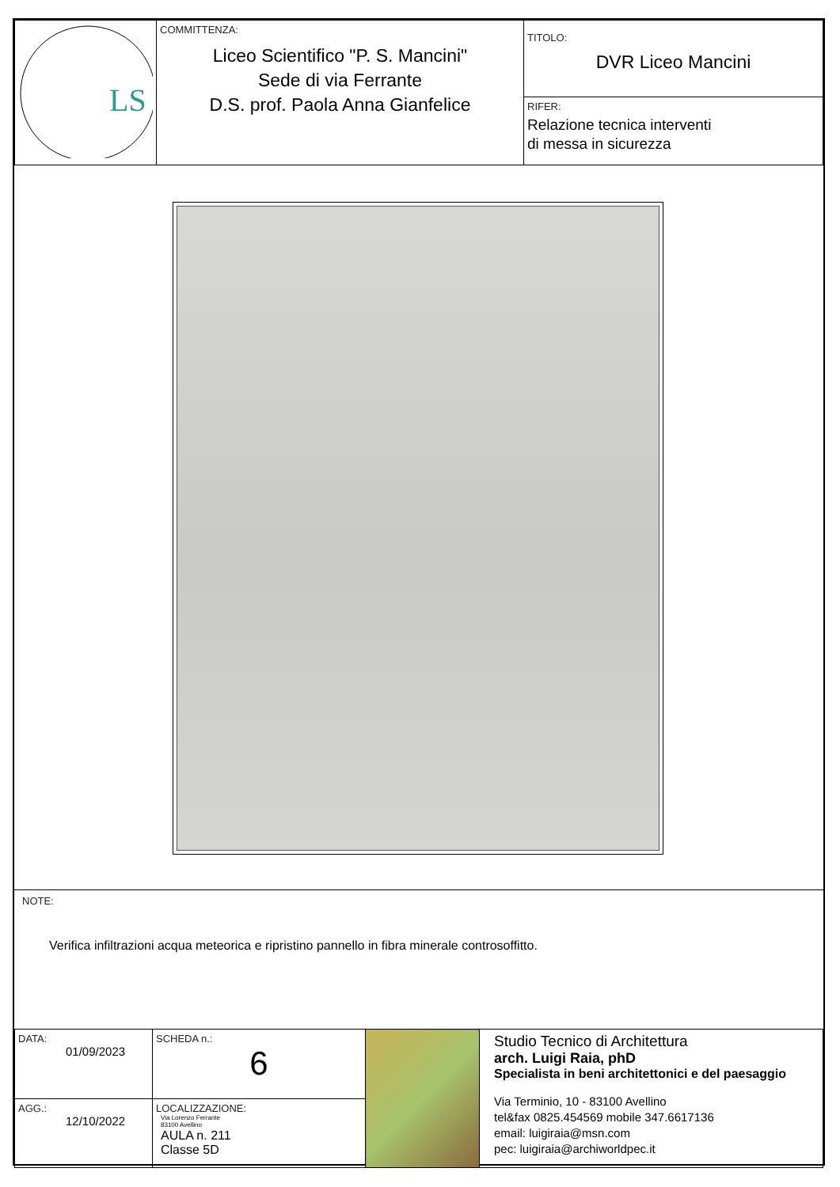| LS | COMMITTENZA: Liceo Scientifico "P. S. Mancini" Sede di via Ferrante D.S. prof. Paola Anna Gianfelice | TITOLO: DVR Liceo Mancini RIFER: Relazione tecnica interventi di messa in sicurezza |
NOTE:
Verifica infiltrazioni acqua meteorica e ripristino pannello in fibra minerale controsoffitto.
| DATA: 01/09/2023 | SCHEDA n.: 6 | | Studio Tecnico di Architettura arch. Luigi Raia, phD Specialista in beni architettonici e del paesaggio Via Terminio, 10 - 83100 Avellino tel&fax 0825.454569 mobile 347.6617136 email: luigiraia@msn.com pec: luigiraia@archiworldpec.it |
| AGG.: 12/10/2022 | LOCALIZZAZIONE: Via Lorenzo Ferrante 83100 Avellino AULA n. 211 Classe 5D | | |